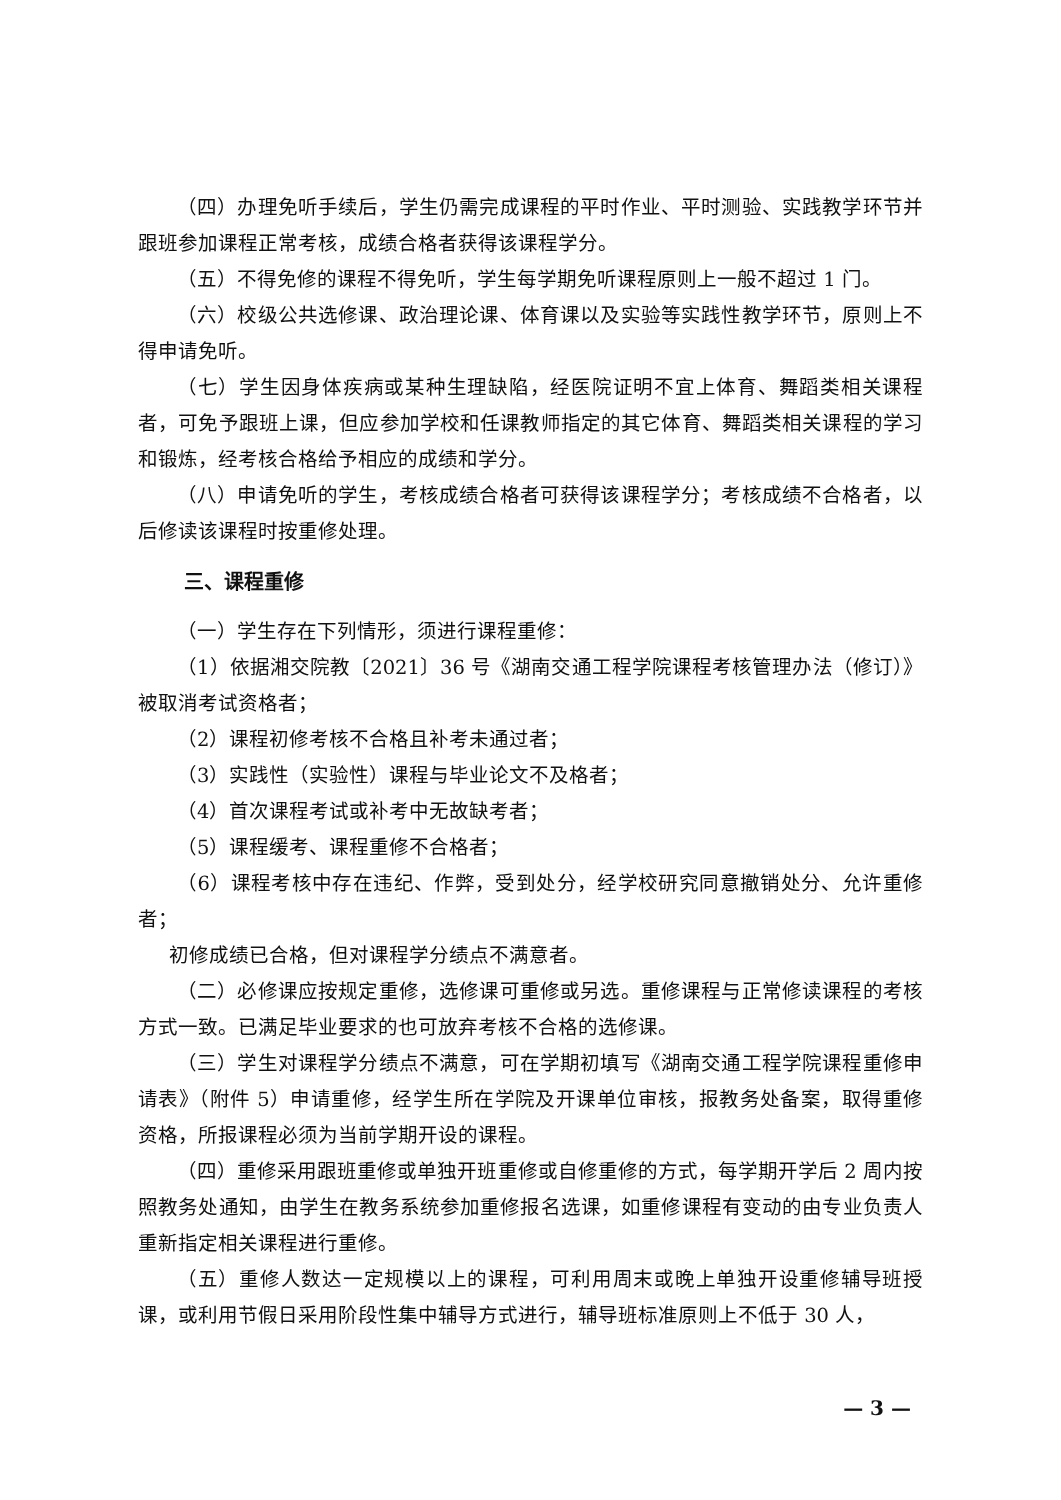（四）办理免听手续后，学生仍需完成课程的平时作业、平时测验、实践教学环节并跟班参加课程正常考核，成绩合格者获得该课程学分。
（五）不得免修的课程不得免听，学生每学期免听课程原则上一般不超过 1 门。
（六）校级公共选修课、政治理论课、体育课以及实验等实践性教学环节，原则上不得申请免听。
（七）学生因身体疾病或某种生理缺陷，经医院证明不宜上体育、舞蹈类相关课程者，可免予跟班上课，但应参加学校和任课教师指定的其它体育、舞蹈类相关课程的学习和锻炼，经考核合格给予相应的成绩和学分。
（八）申请免听的学生，考核成绩合格者可获得该课程学分；考核成绩不合格者，以后修读该课程时按重修处理。
三、课程重修
（一）学生存在下列情形，须进行课程重修：
（1）依据湘交院教〔2021〕36 号《湖南交通工程学院课程考核管理办法（修订）》被取消考试资格者；
（2）课程初修考核不合格且补考未通过者；
（3）实践性（实验性）课程与毕业论文不及格者；
（4）首次课程考试或补考中无故缺考者；
（5）课程缓考、课程重修不合格者；
（6）课程考核中存在违纪、作弊，受到处分，经学校研究同意撤销处分、允许重修者；
初修成绩已合格，但对课程学分绩点不满意者。
（二）必修课应按规定重修，选修课可重修或另选。重修课程与正常修读课程的考核方式一致。已满足毕业要求的也可放弃考核不合格的选修课。
（三）学生对课程学分绩点不满意，可在学期初填写《湖南交通工程学院课程重修申请表》（附件 5）申请重修，经学生所在学院及开课单位审核，报教务处备案，取得重修资格，所报课程必须为当前学期开设的课程。
（四）重修采用跟班重修或单独开班重修或自修重修的方式，每学期开学后 2 周内按照教务处通知，由学生在教务系统参加重修报名选课，如重修课程有变动的由专业负责人重新指定相关课程进行重修。
（五）重修人数达一定规模以上的课程，可利用周末或晚上单独开设重修辅导班授课，或利用节假日采用阶段性集中辅导方式进行，辅导班标准原则上不低于 30 人，
— 3 —